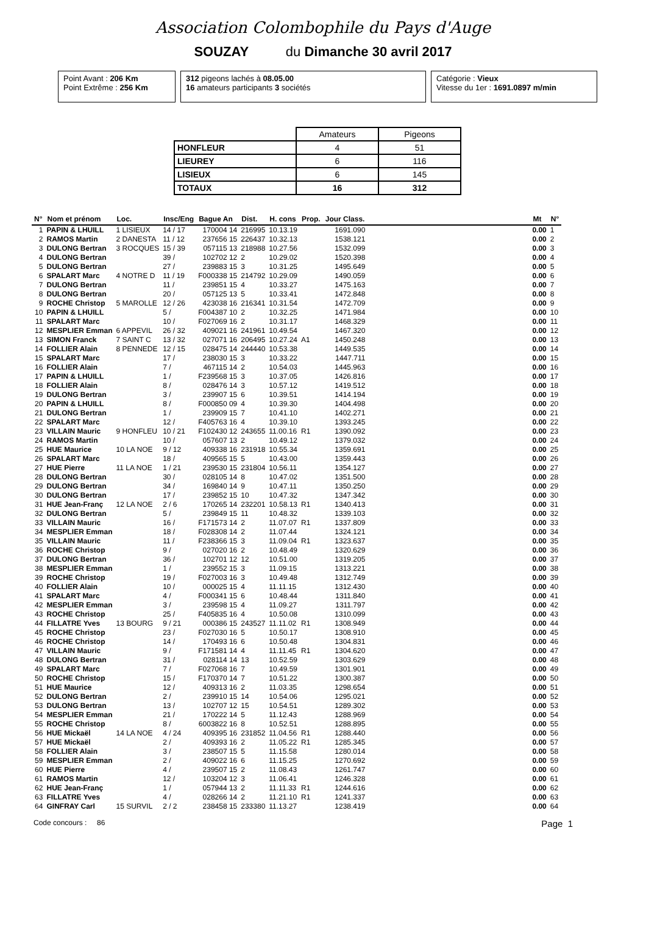Association Colombophile du Pays d'Auge
SOUZAY du Dimanche 30 avril 2017
Point Avant : 206 Km
Point Extrême : 256 Km
312 pigeons lachés à 08.05.00
16 amateurs participants 3 sociétés
Catégorie : Vieux
Vitesse du 1er : 1691.0897 m/min
| | Amateurs | Pigeons |
| HONFLEUR | 4 | 51 |
| LIEUREY | 6 | 116 |
| LISIEUX | 6 | 145 |
| TOTAUX | 16 | 312 |
| N° | Nom et prénom | Loc. | Insc/Eng | Bague An | Dist. | H. cons | Prop. | Jour Class. | | Mt | N° |
| --- | --- | --- | --- | --- | --- | --- | --- | --- | --- | --- | --- |
| 1 | PAPIN & LHUILL | 1 LISIEUX | 14 / 17 | 170004 14 | 216995 | 10.13.19 | | 1691.090 | | 0.00 | 1 |
| 2 | RAMOS Martin | 2 DANESTA | 11 / 12 | 237656 15 | 226437 | 10.32.13 | | 1538.121 | | 0.00 | 2 |
| 3 | DULONG Bertran | 3 ROCQUES | 15 / 39 | 057115 13 | 218988 | 10.27.56 | | 1532.099 | | 0.00 | 3 |
| 4 | DULONG Bertran | | 39 / | 102702 12 | 2 | 10.29.02 | | 1520.398 | | 0.00 | 4 |
| 5 | DULONG Bertran | | 27 / | 239883 15 | 3 | 10.31.25 | | 1495.649 | | 0.00 | 5 |
| 6 | SPALART Marc | 4 NOTRE D | 11 / 19 | F000338 15 | 214792 | 10.29.09 | | 1490.059 | | 0.00 | 6 |
| 7 | DULONG Bertran | | 11 / | 239851 15 | 4 | 10.33.27 | | 1475.163 | | 0.00 | 7 |
| 8 | DULONG Bertran | | 20 / | 057125 13 | 5 | 10.33.41 | | 1472.848 | | 0.00 | 8 |
| 9 | ROCHE Christop | 5 MAROLLE | 12 / 26 | 423038 16 | 216341 | 10.31.54 | | 1472.709 | | 0.00 | 9 |
| 10 | PAPIN & LHUILL | | 5 / | F004387 10 | 2 | 10.32.25 | | 1471.984 | | 0.00 | 10 |
| 11 | SPALART Marc | | 10 / | F027069 16 | 2 | 10.31.17 | | 1468.329 | | 0.00 | 11 |
| 12 | MESPLIER Emman | 6 APPEVIL | 26 / 32 | 409021 16 | 241961 | 10.49.54 | | 1467.320 | | 0.00 | 12 |
| 13 | SIMON Franck | 7 SAINT C | 13 / 32 | 027071 16 | 206495 | 10.27.24 | A1 | 1450.248 | | 0.00 | 13 |
| 14 | FOLLIER Alain | 8 PENNEDE | 12 / 15 | 028475 14 | 244440 | 10.53.38 | | 1449.535 | | 0.00 | 14 |
| 15 | SPALART Marc | | 17 / | 238030 15 | 3 | 10.33.22 | | 1447.711 | | 0.00 | 15 |
| 16 | FOLLIER Alain | | 7 / | 467115 14 | 2 | 10.54.03 | | 1445.963 | | 0.00 | 16 |
| 17 | PAPIN & LHUILL | | 1 / | F239568 15 | 3 | 10.37.05 | | 1426.816 | | 0.00 | 17 |
| 18 | FOLLIER Alain | | 8 / | 028476 14 | 3 | 10.57.12 | | 1419.512 | | 0.00 | 18 |
| 19 | DULONG Bertran | | 3 / | 239907 15 | 6 | 10.39.51 | | 1414.194 | | 0.00 | 19 |
| 20 | PAPIN & LHUILL | | 8 / | F000850 09 | 4 | 10.39.30 | | 1404.498 | | 0.00 | 20 |
| 21 | DULONG Bertran | | 1 / | 239909 15 | 7 | 10.41.10 | | 1402.271 | | 0.00 | 21 |
| 22 | SPALART Marc | | 12 / | F405763 16 | 4 | 10.39.10 | | 1393.245 | | 0.00 | 22 |
| 23 | VILLAIN Mauric | 9 HONFLEU | 10 / 21 | F102430 12 | 243655 | 11.00.16 | R1 | 1390.092 | | 0.00 | 23 |
| 24 | RAMOS Martin | | 10 / | 057607 13 | 2 | 10.49.12 | | 1379.032 | | 0.00 | 24 |
| 25 | HUE Maurice | 10 LA NOE | 9 / 12 | 409338 16 | 231918 | 10.55.34 | | 1359.691 | | 0.00 | 25 |
| 26 | SPALART Marc | | 18 / | 409565 15 | 5 | 10.43.00 | | 1359.443 | | 0.00 | 26 |
| 27 | HUE Pierre | 11 LA NOE | 1 / 21 | 239530 15 | 231804 | 10.56.11 | | 1354.127 | | 0.00 | 27 |
| 28 | DULONG Bertran | | 30 / | 028105 14 | 8 | 10.47.02 | | 1351.500 | | 0.00 | 28 |
| 29 | DULONG Bertran | | 34 / | 169840 14 | 9 | 10.47.11 | | 1350.250 | | 0.00 | 29 |
| 30 | DULONG Bertran | | 17 / | 239852 15 | 10 | 10.47.32 | | 1347.342 | | 0.00 | 30 |
| 31 | HUE Jean-Franç | 12 LA NOE | 2 / 6 | 170265 14 | 232201 | 10.58.13 | R1 | 1340.413 | | 0.00 | 31 |
| 32 | DULONG Bertran | | 5 / | 239849 15 | 11 | 10.48.32 | | 1339.103 | | 0.00 | 32 |
| 33 | VILLAIN Mauric | | 16 / | F171573 14 | 2 | 11.07.07 | R1 | 1337.809 | | 0.00 | 33 |
| 34 | MESPLIER Emman | | 18 / | F028308 14 | 2 | 11.07.44 | | 1324.121 | | 0.00 | 34 |
| 35 | VILLAIN Mauric | | 11 / | F238366 15 | 3 | 11.09.04 | R1 | 1323.637 | | 0.00 | 35 |
| 36 | ROCHE Christop | | 9 / | 027020 16 | 2 | 10.48.49 | | 1320.629 | | 0.00 | 36 |
| 37 | DULONG Bertran | | 36 / | 102701 12 | 12 | 10.51.00 | | 1319.205 | | 0.00 | 37 |
| 38 | MESPLIER Emman | | 1 / | 239552 15 | 3 | 11.09.15 | | 1313.221 | | 0.00 | 38 |
| 39 | ROCHE Christop | | 19 / | F027003 16 | 3 | 10.49.48 | | 1312.749 | | 0.00 | 39 |
| 40 | FOLLIER Alain | | 10 / | 000025 15 | 4 | 11.11.15 | | 1312.430 | | 0.00 | 40 |
| 41 | SPALART Marc | | 4 / | F000341 15 | 6 | 10.48.44 | | 1311.840 | | 0.00 | 41 |
| 42 | MESPLIER Emman | | 3 / | 239598 15 | 4 | 11.09.27 | | 1311.797 | | 0.00 | 42 |
| 43 | ROCHE Christop | | 25 / | F405835 16 | 4 | 10.50.08 | | 1310.099 | | 0.00 | 43 |
| 44 | FILLATRE Yves | 13 BOURG | 9 / 21 | 000386 15 | 243527 | 11.11.02 | R1 | 1308.949 | | 0.00 | 44 |
| 45 | ROCHE Christop | | 23 / | F027030 16 | 5 | 10.50.17 | | 1308.910 | | 0.00 | 45 |
| 46 | ROCHE Christop | | 14 / | 170493 16 | 6 | 10.50.48 | | 1304.831 | | 0.00 | 46 |
| 47 | VILLAIN Mauric | | 9 / | F171581 14 | 4 | 11.11.45 | R1 | 1304.620 | | 0.00 | 47 |
| 48 | DULONG Bertran | | 31 / | 028114 14 | 13 | 10.52.59 | | 1303.629 | | 0.00 | 48 |
| 49 | SPALART Marc | | 7 / | F027068 16 | 7 | 10.49.59 | | 1301.901 | | 0.00 | 49 |
| 50 | ROCHE Christop | | 15 / | F170370 14 | 7 | 10.51.22 | | 1300.387 | | 0.00 | 50 |
| 51 | HUE Maurice | | 12 / | 409313 16 | 2 | 11.03.35 | | 1298.654 | | 0.00 | 51 |
| 52 | DULONG Bertran | | 2 / | 239910 15 | 14 | 10.54.06 | | 1295.021 | | 0.00 | 52 |
| 53 | DULONG Bertran | | 13 / | 102707 12 | 15 | 10.54.51 | | 1289.302 | | 0.00 | 53 |
| 54 | MESPLIER Emman | | 21 / | 170222 14 | 5 | 11.12.43 | | 1288.969 | | 0.00 | 54 |
| 55 | ROCHE Christop | | 8 / | 6003822 16 | 8 | 10.52.51 | | 1288.895 | | 0.00 | 55 |
| 56 | HUE Mickaël | 14 LA NOE | 4 / 24 | 409395 16 | 231852 | 11.04.56 | R1 | 1288.440 | | 0.00 | 56 |
| 57 | HUE Mickaël | | 2 / | 409393 16 | 2 | 11.05.22 | R1 | 1285.345 | | 0.00 | 57 |
| 58 | FOLLIER Alain | | 3 / | 238507 15 | 5 | 11.15.58 | | 1280.014 | | 0.00 | 58 |
| 59 | MESPLIER Emman | | 2 / | 409022 16 | 6 | 11.15.25 | | 1270.692 | | 0.00 | 59 |
| 60 | HUE Pierre | | 4 / | 239507 15 | 2 | 11.08.43 | | 1261.747 | | 0.00 | 60 |
| 61 | RAMOS Martin | | 12 / | 103204 12 | 3 | 11.06.41 | | 1246.328 | | 0.00 | 61 |
| 62 | HUE Jean-Franç | | 1 / | 057944 13 | 2 | 11.11.33 | R1 | 1244.616 | | 0.00 | 62 |
| 63 | FILLATRE Yves | | 4 / | 028266 14 | 2 | 11.21.10 | R1 | 1241.337 | | 0.00 | 63 |
| 64 | GINFRAY Carl | 15 SURVIL | 2 / 2 | 238458 15 | 233380 | 11.13.27 | | 1238.419 | | 0.00 | 64 |
Code concours : 86 Page 1